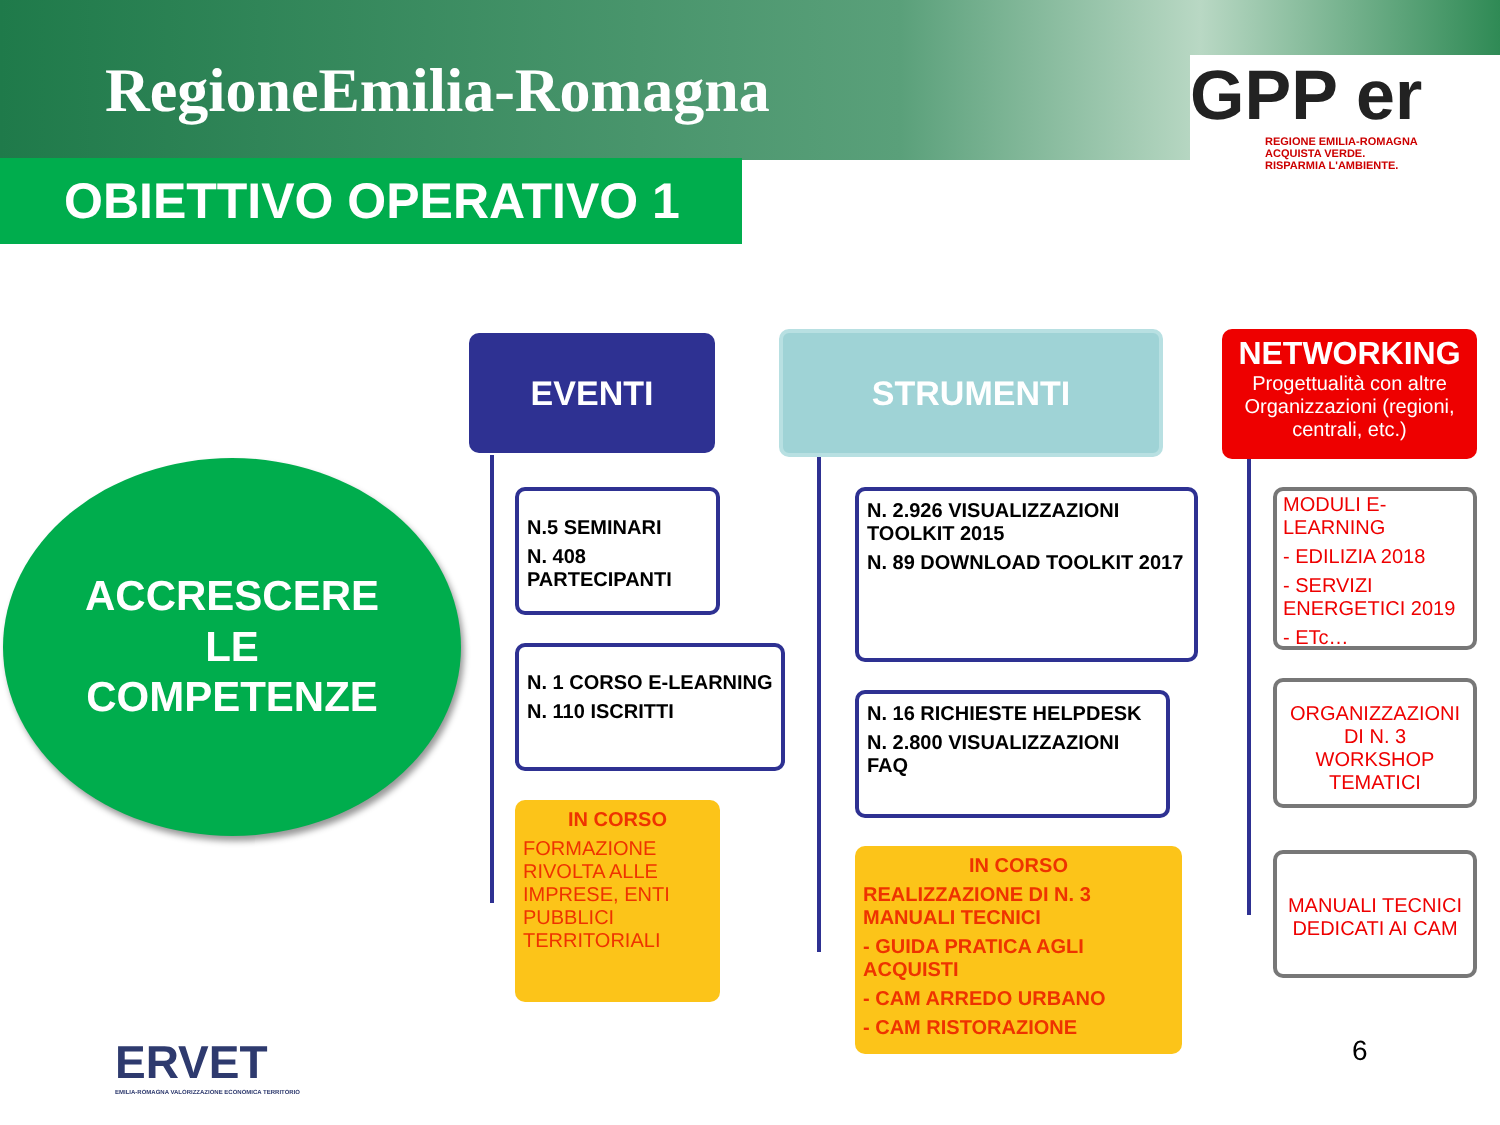RegioneEmilia-Romagna
GPP er
REGIONE EMILIA-ROMAGNA
ACQUISTA VERDE.
RISPARMIA L'AMBIENTE.
OBIETTIVO OPERATIVO 1
ACCRESCERE
LE
COMPETENZE
EVENTI
N.5 SEMINARI
N. 408 PARTECIPANTI
N. 1 CORSO E-LEARNING
N. 110 ISCRITTI
IN CORSO
FORMAZIONE RIVOLTA ALLE IMPRESE, ENTI PUBBLICI TERRITORIALI
STRUMENTI
N. 2.926 VISUALIZZAZIONI TOOLKIT 2015
N. 89 DOWNLOAD TOOLKIT 2017
N. 16 RICHIESTE HELPDESK
N. 2.800 VISUALIZZAZIONI FAQ
IN CORSO
REALIZZAZIONE DI N. 3 MANUALI TECNICI
- GUIDA PRATICA AGLI ACQUISTI
- CAM ARREDO URBANO
- CAM RISTORAZIONE
NETWORKING
Progettualità con altre Organizzazioni (regioni, centrali, etc.)
MODULI E-LEARNING
- EDILIZIA 2018
- SERVIZI ENERGETICI 2019
- ETc…
ORGANIZZAZIONI DI N. 3 WORKSHOP TEMATICI
MANUALI TECNICI DEDICATI AI CAM
ERVET
EMILIA-ROMAGNA VALORIZZAZIONE ECONOMICA TERRITORIO
6